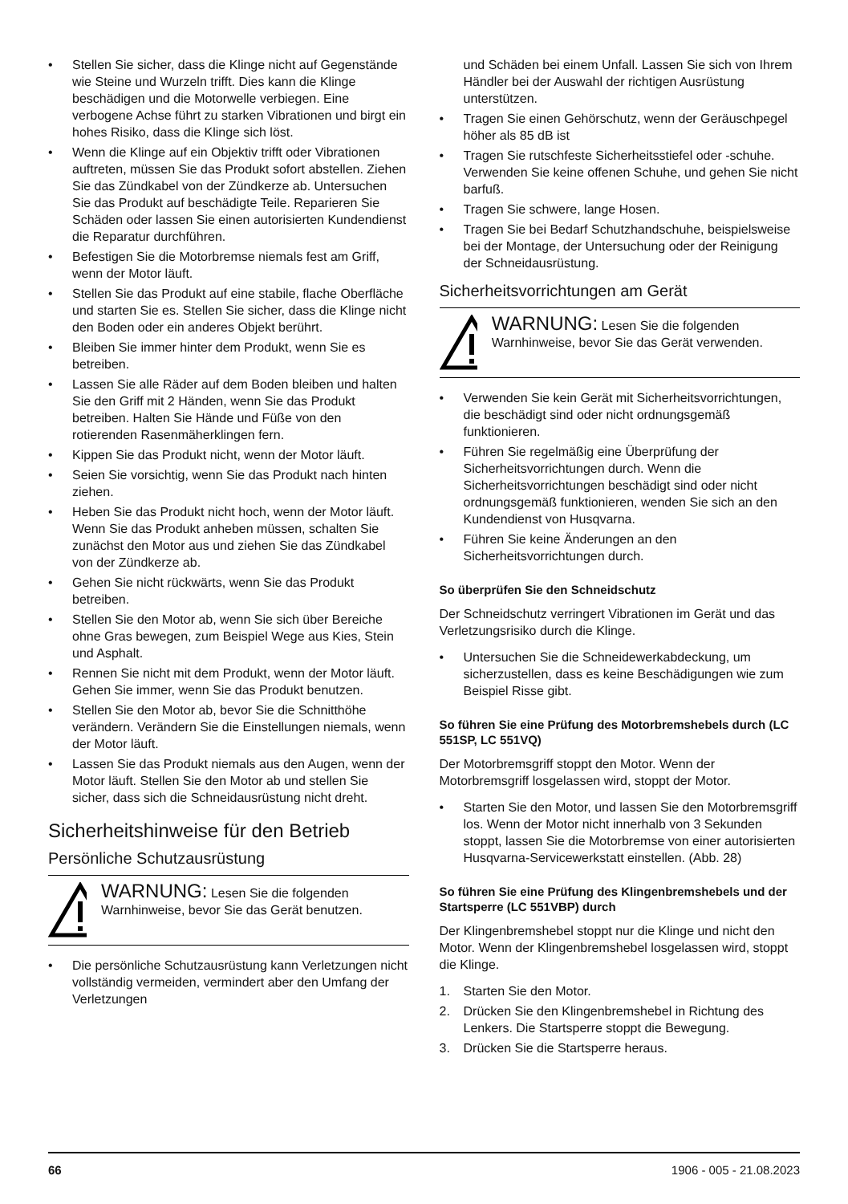Stellen Sie sicher, dass die Klinge nicht auf Gegenstände wie Steine und Wurzeln trifft. Dies kann die Klinge beschädigen und die Motorwelle verbiegen. Eine verbogene Achse führt zu starken Vibrationen und birgt ein hohes Risiko, dass die Klinge sich löst.
Wenn die Klinge auf ein Objektiv trifft oder Vibrationen auftreten, müssen Sie das Produkt sofort abstellen. Ziehen Sie das Zündkabel von der Zündkerze ab. Untersuchen Sie das Produkt auf beschädigte Teile. Reparieren Sie Schäden oder lassen Sie einen autorisierten Kundendienst die Reparatur durchführen.
Befestigen Sie die Motorbremse niemals fest am Griff, wenn der Motor läuft.
Stellen Sie das Produkt auf eine stabile, flache Oberfläche und starten Sie es. Stellen Sie sicher, dass die Klinge nicht den Boden oder ein anderes Objekt berührt.
Bleiben Sie immer hinter dem Produkt, wenn Sie es betreiben.
Lassen Sie alle Räder auf dem Boden bleiben und halten Sie den Griff mit 2 Händen, wenn Sie das Produkt betreiben. Halten Sie Hände und Füße von den rotierenden Rasenmäherklingen fern.
Kippen Sie das Produkt nicht, wenn der Motor läuft.
Seien Sie vorsichtig, wenn Sie das Produkt nach hinten ziehen.
Heben Sie das Produkt nicht hoch, wenn der Motor läuft. Wenn Sie das Produkt anheben müssen, schalten Sie zunächst den Motor aus und ziehen Sie das Zündkabel von der Zündkerze ab.
Gehen Sie nicht rückwärts, wenn Sie das Produkt betreiben.
Stellen Sie den Motor ab, wenn Sie sich über Bereiche ohne Gras bewegen, zum Beispiel Wege aus Kies, Stein und Asphalt.
Rennen Sie nicht mit dem Produkt, wenn der Motor läuft. Gehen Sie immer, wenn Sie das Produkt benutzen.
Stellen Sie den Motor ab, bevor Sie die Schnitthöhe verändern. Verändern Sie die Einstellungen niemals, wenn der Motor läuft.
Lassen Sie das Produkt niemals aus den Augen, wenn der Motor läuft. Stellen Sie den Motor ab und stellen Sie sicher, dass sich die Schneidausrüstung nicht dreht.
Sicherheitshinweise für den Betrieb
Persönliche Schutzausrüstung
WARNUNG: Lesen Sie die folgenden Warnhinweise, bevor Sie das Gerät benutzen.
Die persönliche Schutzausrüstung kann Verletzungen nicht vollständig vermeiden, vermindert aber den Umfang der Verletzungen
und Schäden bei einem Unfall. Lassen Sie sich von Ihrem Händler bei der Auswahl der richtigen Ausrüstung unterstützen.
Tragen Sie einen Gehörschutz, wenn der Geräuschpegel höher als 85 dB ist
Tragen Sie rutschfeste Sicherheitsstiefel oder -schuhe. Verwenden Sie keine offenen Schuhe, und gehen Sie nicht barfuß.
Tragen Sie schwere, lange Hosen.
Tragen Sie bei Bedarf Schutzhandschuhe, beispielsweise bei der Montage, der Untersuchung oder der Reinigung der Schneidausrüstung.
Sicherheitsvorrichtungen am Gerät
WARNUNG: Lesen Sie die folgenden Warnhinweise, bevor Sie das Gerät verwenden.
Verwenden Sie kein Gerät mit Sicherheitsvorrichtungen, die beschädigt sind oder nicht ordnungsgemäß funktionieren.
Führen Sie regelmäßig eine Überprüfung der Sicherheitsvorrichtungen durch. Wenn die Sicherheitsvorrichtungen beschädigt sind oder nicht ordnungsgemäß funktionieren, wenden Sie sich an den Kundendienst von Husqvarna.
Führen Sie keine Änderungen an den Sicherheitsvorrichtungen durch.
So überprüfen Sie den Schneidschutz
Der Schneidschutz verringert Vibrationen im Gerät und das Verletzungsrisiko durch die Klinge.
Untersuchen Sie die Schneidewerkabdeckung, um sicherzustellen, dass es keine Beschädigungen wie zum Beispiel Risse gibt.
So führen Sie eine Prüfung des Motorbremshebels durch (LC 551SP, LC 551VQ)
Der Motorbremsgriff stoppt den Motor. Wenn der Motorbremsgriff losgelassen wird, stoppt der Motor.
Starten Sie den Motor, und lassen Sie den Motorbremsgriff los. Wenn der Motor nicht innerhalb von 3 Sekunden stoppt, lassen Sie die Motorbremse von einer autorisierten Husqvarna-Servicewerkstatt einstellen. (Abb. 28)
So führen Sie eine Prüfung des Klingenbremshebels und der Startsperre (LC 551VBP) durch
Der Klingenbremshebel stoppt nur die Klinge und nicht den Motor. Wenn der Klingenbremshebel losgelassen wird, stoppt die Klinge.
1. Starten Sie den Motor.
2. Drücken Sie den Klingenbremshebel in Richtung des Lenkers. Die Startsperre stoppt die Bewegung.
3. Drücken Sie die Startsperre heraus.
66 1906 - 005 - 21.08.2023